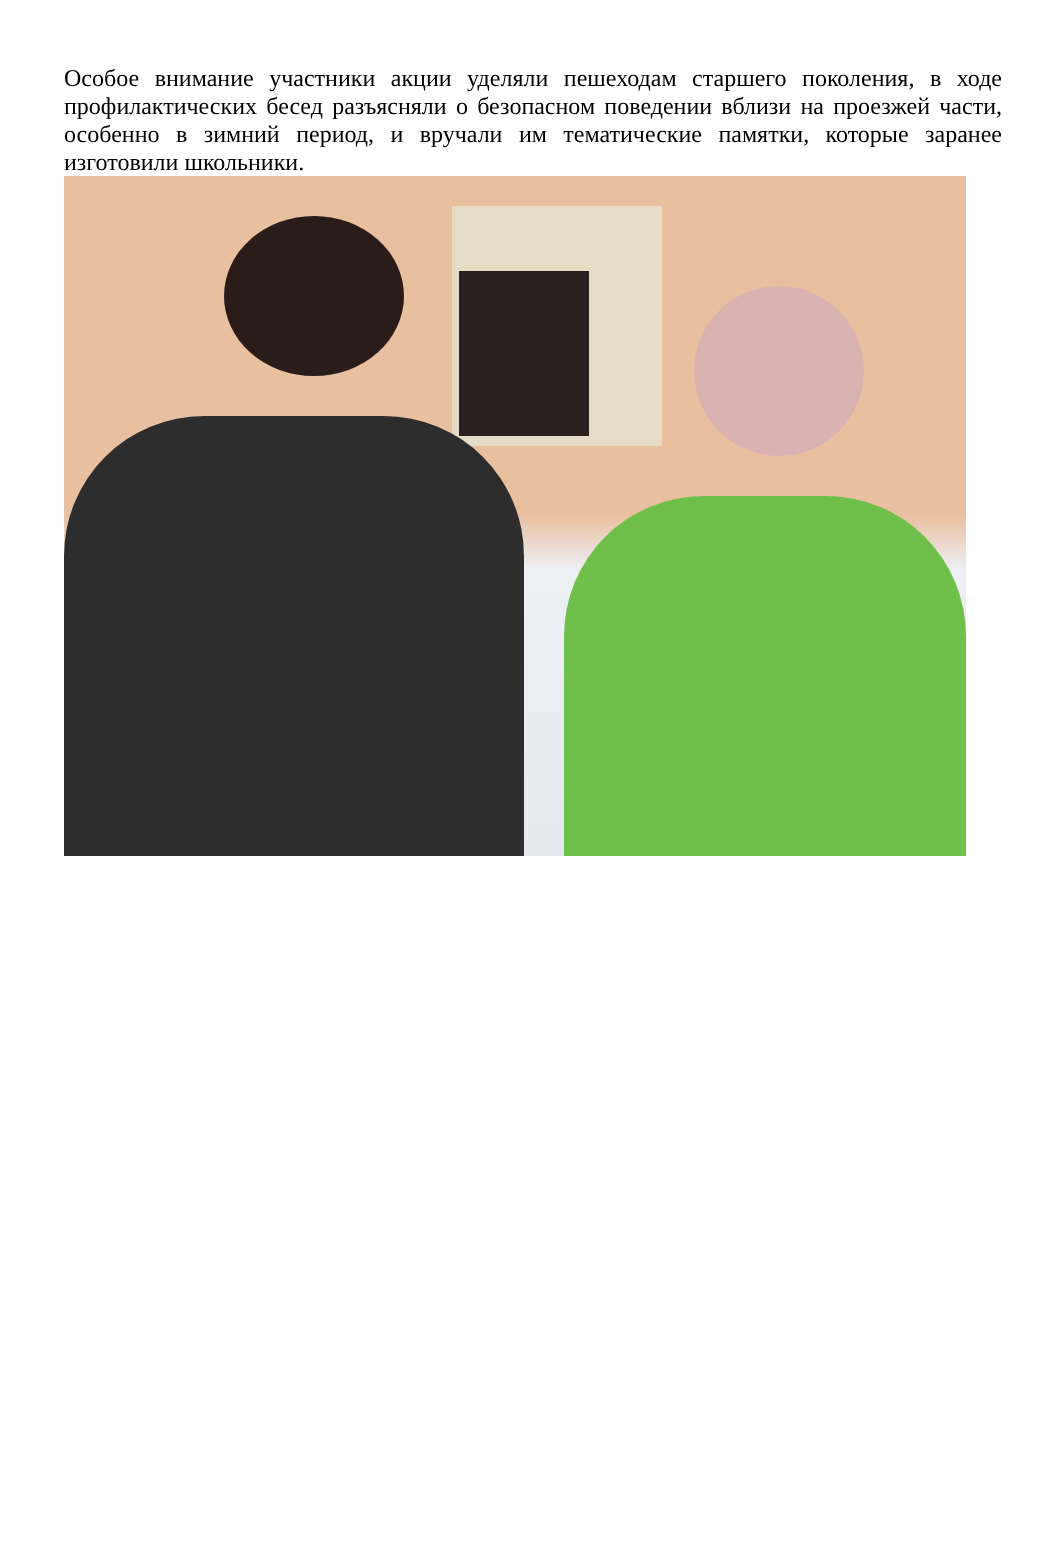Особое внимание участники акции уделяли пешеходам старшего поколения, в ходе профилактических бесед разъясняли о безопасном поведении вблизи на проезжей части, особенно в зимний период, и вручали им тематические памятки, которые заранее изготовили школьники.